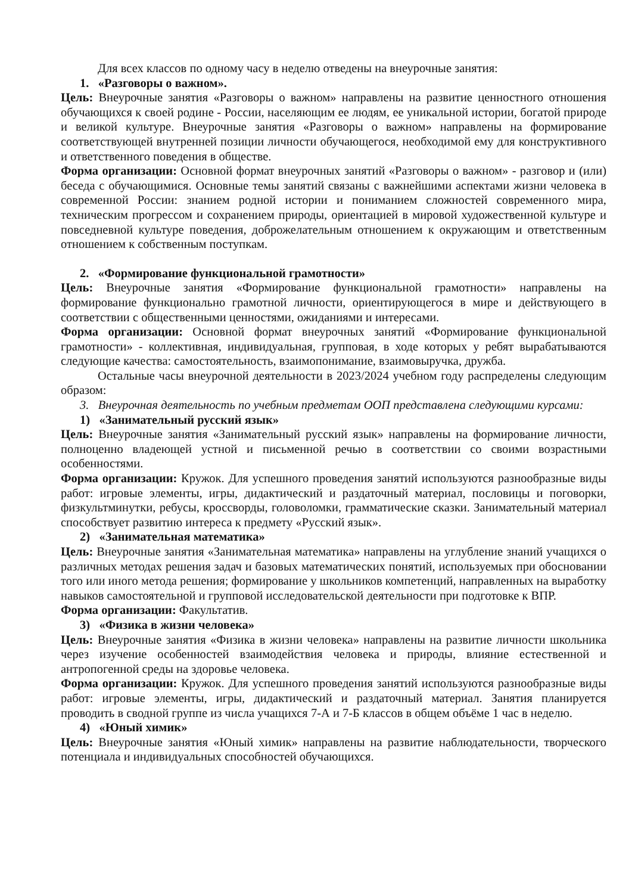Для всех классов по одному часу в неделю отведены на внеурочные занятия:
1. «Разговоры о важном».
Цель: Внеурочные занятия «Разговоры о важном» направлены на развитие ценностного отношения обучающихся к своей родине - России, населяющим ее людям, ее уникальной истории, богатой природе и великой культуре. Внеурочные занятия «Разговоры о важном» направлены на формирование соответствующей внутренней позиции личности обучающегося, необходимой ему для конструктивного и ответственного поведения в обществе.
Форма организации: Основной формат внеурочных занятий «Разговоры о важном» - разговор и (или) беседа с обучающимися. Основные темы занятий связаны с важнейшими аспектами жизни человека в современной России: знанием родной истории и пониманием сложностей современного мира, техническим прогрессом и сохранением природы, ориентацией в мировой художественной культуре и повседневной культуре поведения, доброжелательным отношением к окружающим и ответственным отношением к собственным поступкам.
2. «Формирование функциональной грамотности»
Цель: Внеурочные занятия «Формирование функциональной грамотности» направлены на формирование функционально грамотной личности, ориентирующегося в мире и действующего в соответствии с общественными ценностями, ожиданиями и интересами.
Форма организации: Основной формат внеурочных занятий «Формирование функциональной грамотности» - коллективная, индивидуальная, групповая, в ходе которых у ребят вырабатываются следующие качества: самостоятельность, взаимопонимание, взаимовыручка, дружба.
Остальные часы внеурочной деятельности в 2023/2024 учебном году распределены следующим образом:
3. Внеурочная деятельность по учебным предметам ООП представлена следующими курсами:
1) «Занимательный русский язык»
Цель: Внеурочные занятия «Занимательный русский язык» направлены на формирование личности, полноценно владеющей устной и письменной речью в соответствии со своими возрастными особенностями.
Форма организации: Кружок. Для успешного проведения занятий используются разнообразные виды работ: игровые элементы, игры, дидактический и раздаточный материал, пословицы и поговорки, физкультминутки, ребусы, кроссворды, головоломки, грамматические сказки. Занимательный материал способствует развитию интереса к предмету «Русский язык».
2) «Занимательная математика»
Цель: Внеурочные занятия «Занимательная математика» направлены на углубление знаний учащихся о различных методах решения задач и базовых математических понятий, используемых при обосновании того или иного метода решения; формирование у школьников компетенций, направленных на выработку навыков самостоятельной и групповой исследовательской деятельности при подготовке к ВПР.
Форма организации: Факультатив.
3) «Физика в жизни человека»
Цель: Внеурочные занятия «Физика в жизни человека» направлены на развитие личности школьника через изучение особенностей взаимодействия человека и природы, влияние естественной и антропогенной среды на здоровье человека.
Форма организации: Кружок. Для успешного проведения занятий используются разнообразные виды работ: игровые элементы, игры, дидактический и раздаточный материал. Занятия планируется проводить в сводной группе из числа учащихся 7-А и 7-Б классов в общем объёме 1 час в неделю.
4) «Юный химик»
Цель: Внеурочные занятия «Юный химик» направлены на развитие наблюдательности, творческого потенциала и индивидуальных способностей обучающихся.